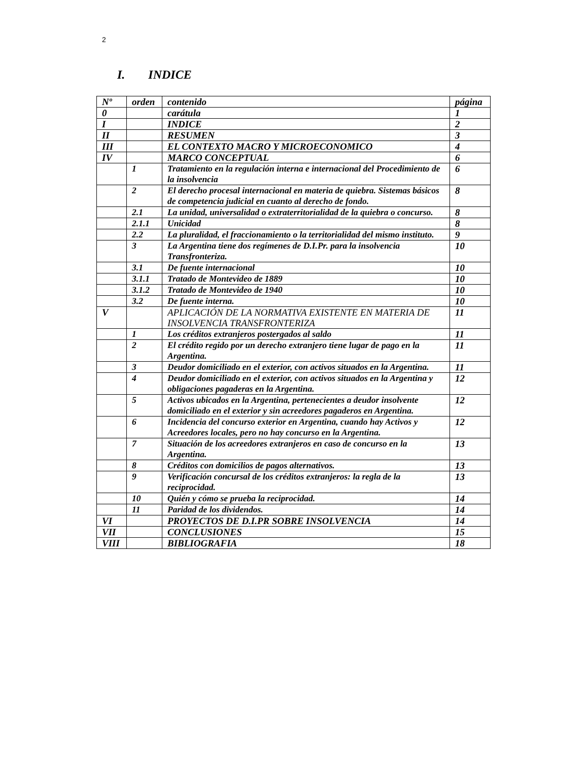2
I. INDICE
| Nº | orden | contenido | página |
| --- | --- | --- | --- |
| 0 | | carátula | 1 |
| I | | INDICE | 2 |
| II | | RESUMEN | 3 |
| III | | EL CONTEXTO MACRO Y MICROECONOMICO | 4 |
| IV | | MARCO CONCEPTUAL | 6 |
| | 1 | Tratamiento en la regulación interna e internacional del Procedimiento de la insolvencia | 6 |
| | 2 | El derecho procesal internacional en materia de quiebra. Sistemas básicos de competencia judicial en cuanto al derecho de fondo. | 8 |
| | 2.1 | La unidad, universalidad o extraterritorialidad de la quiebra o concurso. | 8 |
| | 2.1.1 | Unicidad | 8 |
| | 2.2 | La pluralidad, el fraccionamiento o la territorialidad del mismo instituto. | 9 |
| | 3 | La Argentina tiene dos regímenes de D.I.Pr. para la insolvencia Transfronteriza. | 10 |
| | 3.1 | De fuente internacional | 10 |
| | 3.1.1 | Tratado de Montevideo de 1889 | 10 |
| | 3.1.2 | Tratado de Montevideo de 1940 | 10 |
| | 3.2 | De fuente interna. | 10 |
| V | | APLICACIÓN DE LA NORMATIVA EXISTENTE EN MATERIA DE INSOLVENCIA TRANSFRONTERIZA | 11 |
| | 1 | Los créditos extranjeros postergados al saldo | 11 |
| | 2 | El crédito regido por un derecho extranjero tiene lugar de pago en la Argentina. | 11 |
| | 3 | Deudor domiciliado en el exterior, con activos situados en la Argentina. | 11 |
| | 4 | Deudor domiciliado en el exterior, con activos situados en la Argentina y obligaciones pagaderas en la Argentina. | 12 |
| | 5 | Activos ubicados en la Argentina, pertenecientes a deudor insolvente domiciliado en el exterior y sin acreedores pagaderos en Argentina. | 12 |
| | 6 | Incidencia del concurso exterior en Argentina, cuando hay Activos y Acreedores locales, pero no hay concurso en la Argentina. | 12 |
| | 7 | Situación de los acreedores extranjeros en caso de concurso en la Argentina. | 13 |
| | 8 | Créditos con domicilios de pagos alternativos. | 13 |
| | 9 | Verificación concursal de los créditos extranjeros: la regla de la reciprocidad. | 13 |
| | 10 | Quién y cómo se prueba la reciprocidad. | 14 |
| | 11 | Paridad de los dividendos. | 14 |
| VI | | PROYECTOS DE D.I.PR SOBRE INSOLVENCIA | 14 |
| VII | | CONCLUSIONES | 15 |
| VIII | | BIBLIOGRAFIA | 18 |